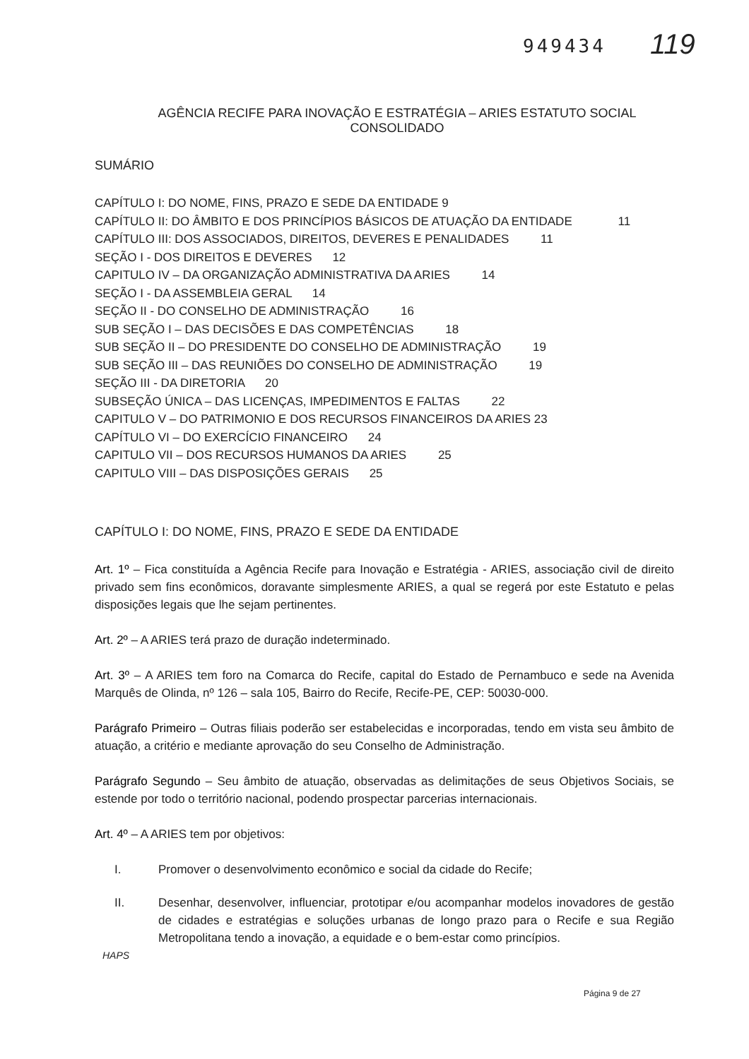949434 119
AGÊNCIA RECIFE PARA INOVAÇÃO E ESTRATÉGIA – ARIES ESTATUTO SOCIAL CONSOLIDADO
SUMÁRIO
CAPÍTULO I: DO NOME, FINS, PRAZO E SEDE DA ENTIDADE 9
CAPÍTULO II: DO ÂMBITO E DOS PRINCÍPIOS BÁSICOS DE ATUAÇÃO DA ENTIDADE 11
CAPÍTULO III: DOS ASSOCIADOS, DIREITOS, DEVERES E PENALIDADES 11
SEÇÃO I - DOS DIREITOS E DEVERES 12
CAPITULO IV – DA ORGANIZAÇÃO ADMINISTRATIVA DA ARIES 14
SEÇÃO I - DA ASSEMBLEIA GERAL 14
SEÇÃO II - DO CONSELHO DE ADMINISTRAÇÃO 16
SUB SEÇÃO I – DAS DECISÕES E DAS COMPETÊNCIAS 18
SUB SEÇÃO II – DO PRESIDENTE DO CONSELHO DE ADMINISTRAÇÃO 19
SUB SEÇÃO III – DAS REUNIÕES DO CONSELHO DE ADMINISTRAÇÃO 19
SEÇÃO III - DA DIRETORIA 20
SUBSEÇÃO ÚNICA – DAS LICENÇAS, IMPEDIMENTOS E FALTAS 22
CAPITULO V – DO PATRIMONIO E DOS RECURSOS FINANCEIROS DA ARIES 23
CAPÍTULO VI – DO EXERCÍCIO FINANCEIRO 24
CAPITULO VII – DOS RECURSOS HUMANOS DA ARIES 25
CAPITULO VIII – DAS DISPOSIÇÕES GERAIS 25
CAPÍTULO I: DO NOME, FINS, PRAZO E SEDE DA ENTIDADE
Art. 1º – Fica constituída a Agência Recife para Inovação e Estratégia - ARIES, associação civil de direito privado sem fins econômicos, doravante simplesmente ARIES, a qual se regerá por este Estatuto e pelas disposições legais que lhe sejam pertinentes.
Art. 2º – A ARIES terá prazo de duração indeterminado.
Art. 3º – A ARIES tem foro na Comarca do Recife, capital do Estado de Pernambuco e sede na Avenida Marquês de Olinda, nº 126 – sala 105, Bairro do Recife, Recife-PE, CEP: 50030-000.
Parágrafo Primeiro – Outras filiais poderão ser estabelecidas e incorporadas, tendo em vista seu âmbito de atuação, a critério e mediante aprovação do seu Conselho de Administração.
Parágrafo Segundo – Seu âmbito de atuação, observadas as delimitações de seus Objetivos Sociais, se estende por todo o território nacional, podendo prospectar parcerias internacionais.
Art. 4º – A ARIES tem por objetivos:
I. Promover o desenvolvimento econômico e social da cidade do Recife;
II. Desenhar, desenvolver, influenciar, prototipar e/ou acompanhar modelos inovadores de gestão de cidades e estratégias e soluções urbanas de longo prazo para o Recife e sua Região Metropolitana tendo a inovação, a equidade e o bem-estar como princípios.
HAPS
Página 9 de 27